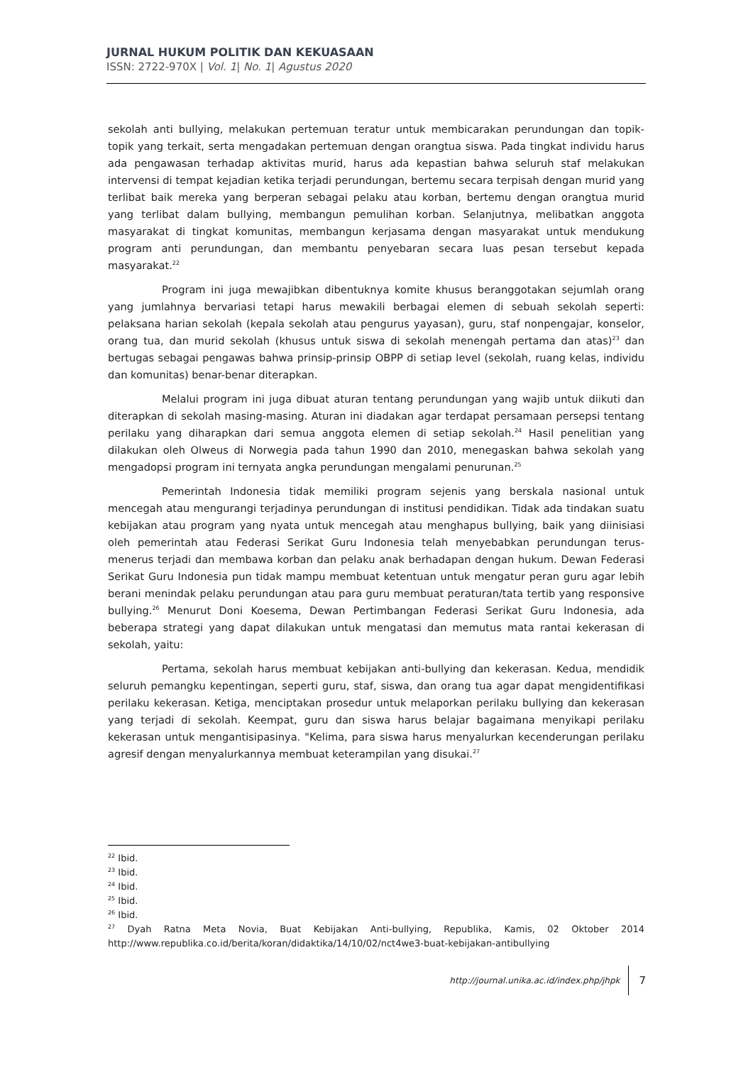JURNAL HUKUM POLITIK DAN KEKUASAAN
ISSN: 2722-970X | Vol. 1| No. 1| Agustus 2020
sekolah anti bullying, melakukan pertemuan teratur untuk membicarakan perundungan dan topik-topik yang terkait, serta mengadakan pertemuan dengan orangtua siswa. Pada tingkat individu harus ada pengawasan terhadap aktivitas murid, harus ada kepastian bahwa seluruh staf melakukan intervensi di tempat kejadian ketika terjadi perundungan, bertemu secara terpisah dengan murid yang terlibat baik mereka yang berperan sebagai pelaku atau korban, bertemu dengan orangtua murid yang terlibat dalam bullying, membangun pemulihan korban. Selanjutnya, melibatkan anggota masyarakat di tingkat komunitas, membangun kerjasama dengan masyarakat untuk mendukung program anti perundungan, dan membantu penyebaran secara luas pesan tersebut kepada masyarakat.<sup>22</sup>
Program ini juga mewajibkan dibentuknya komite khusus beranggotakan sejumlah orang yang jumlahnya bervariasi tetapi harus mewakili berbagai elemen di sebuah sekolah seperti: pelaksana harian sekolah (kepala sekolah atau pengurus yayasan), guru, staf nonpengajar, konselor, orang tua, dan murid sekolah (khusus untuk siswa di sekolah menengah pertama dan atas)<sup>23</sup> dan bertugas sebagai pengawas bahwa prinsip-prinsip OBPP di setiap level (sekolah, ruang kelas, individu dan komunitas) benar-benar diterapkan.
Melalui program ini juga dibuat aturan tentang perundungan yang wajib untuk diikuti dan diterapkan di sekolah masing-masing. Aturan ini diadakan agar terdapat persamaan persepsi tentang perilaku yang diharapkan dari semua anggota elemen di setiap sekolah.<sup>24</sup> Hasil penelitian yang dilakukan oleh Olweus di Norwegia pada tahun 1990 dan 2010, menegaskan bahwa sekolah yang mengadopsi program ini ternyata angka perundungan mengalami penurunan.<sup>25</sup>
Pemerintah Indonesia tidak memiliki program sejenis yang berskala nasional untuk mencegah atau mengurangi terjadinya perundungan di institusi pendidikan. Tidak ada tindakan suatu kebijakan atau program yang nyata untuk mencegah atau menghapus bullying, baik yang diinisiasi oleh pemerintah atau Federasi Serikat Guru Indonesia telah menyebabkan perundungan terus-menerus terjadi dan membawa korban dan pelaku anak berhadapan dengan hukum. Dewan Federasi Serikat Guru Indonesia pun tidak mampu membuat ketentuan untuk mengatur peran guru agar lebih berani menindak pelaku perundungan atau para guru membuat peraturan/tata tertib yang responsive bullying.<sup>26</sup> Menurut Doni Koesema, Dewan Pertimbangan Federasi Serikat Guru Indonesia, ada beberapa strategi yang dapat dilakukan untuk mengatasi dan memutus mata rantai kekerasan di sekolah, yaitu:
Pertama, sekolah harus membuat kebijakan anti-bullying dan kekerasan. Kedua, mendidik seluruh pemangku kepentingan, seperti guru, staf, siswa, dan orang tua agar dapat mengidentifikasi perilaku kekerasan. Ketiga, menciptakan prosedur untuk melaporkan perilaku bullying dan kekerasan yang terjadi di sekolah. Keempat, guru dan siswa harus belajar bagaimana menyikapi perilaku kekerasan untuk mengantisipasinya. "Kelima, para siswa harus menyalurkan kecenderungan perilaku agresif dengan menyalurkannya membuat keterampilan yang disukai.<sup>27</sup>
<sup>22</sup> Ibid.
<sup>23</sup> Ibid.
<sup>24</sup> Ibid.
<sup>25</sup> Ibid.
<sup>26</sup> Ibid.
<sup>27</sup> Dyah Ratna Meta Novia, Buat Kebijakan Anti-bullying, Republika, Kamis, 02 Oktober 2014 http://www.republika.co.id/berita/koran/didaktika/14/10/02/nct4we3-buat-kebijakan-antibullying
http://journal.unika.ac.id/index.php/jhpk 7